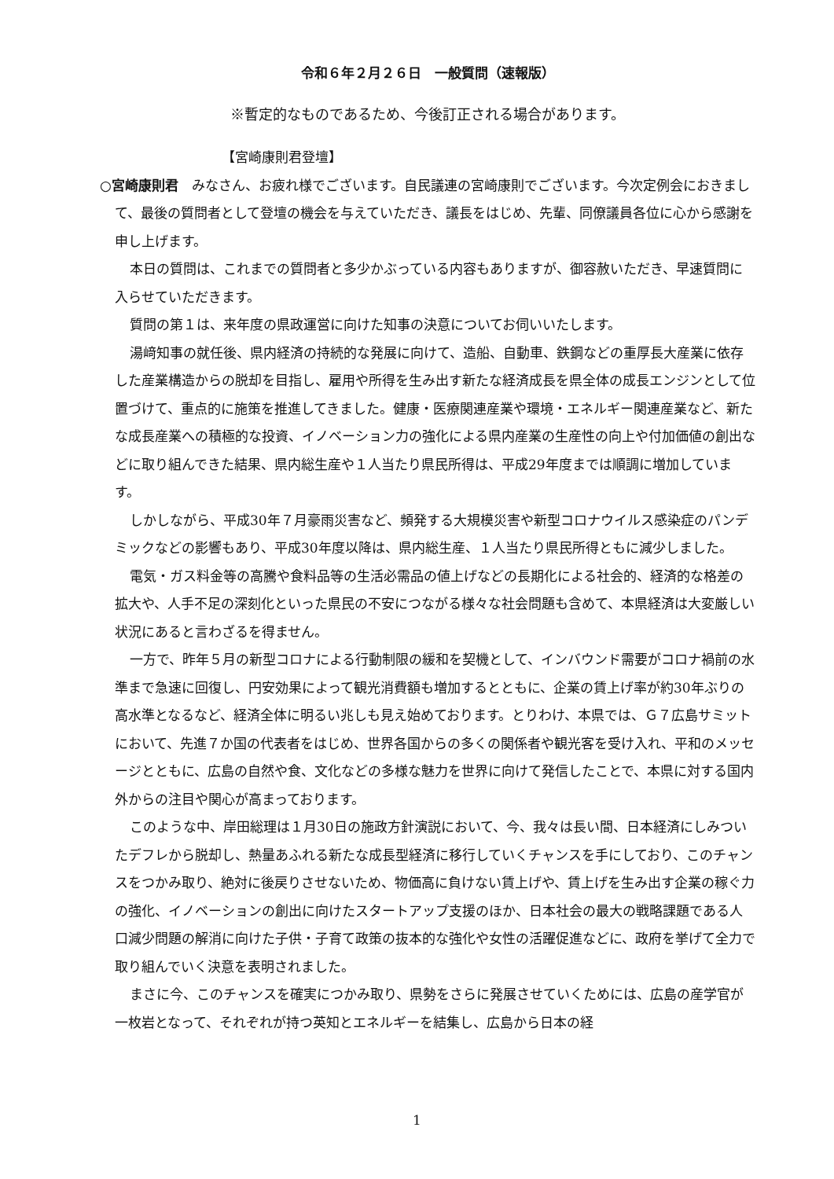令和６年２月２６日　一般質問（速報版）
※暫定的なものであるため、今後訂正される場合があります。
【宮崎康則君登壇】
○宮崎康則君　みなさん、お疲れ様でございます。自民議連の宮崎康則でございます。今次定例会におきまして、最後の質問者として登壇の機会を与えていただき、議長をはじめ、先輩、同僚議員各位に心から感謝を申し上げます。
本日の質問は、これまでの質問者と多少かぶっている内容もありますが、御容赦いただき、早速質問に入らせていただきます。
質問の第１は、来年度の県政運営に向けた知事の決意についてお伺いいたします。
湯﨑知事の就任後、県内経済の持続的な発展に向けて、造船、自動車、鉄鋼などの重厚長大産業に依存した産業構造からの脱却を目指し、雇用や所得を生み出す新たな経済成長を県全体の成長エンジンとして位置づけて、重点的に施策を推進してきました。健康・医療関連産業や環境・エネルギー関連産業など、新たな成長産業への積極的な投資、イノベーション力の強化による県内産業の生産性の向上や付加価値の創出などに取り組んできた結果、県内総生産や１人当たり県民所得は、平成29年度までは順調に増加しています。
しかしながら、平成30年７月豪雨災害など、頻発する大規模災害や新型コロナウイルス感染症のパンデミックなどの影響もあり、平成30年度以降は、県内総生産、１人当たり県民所得ともに減少しました。
電気・ガス料金等の高騰や食料品等の生活必需品の値上げなどの長期化による社会的、経済的な格差の拡大や、人手不足の深刻化といった県民の不安につながる様々な社会問題も含めて、本県経済は大変厳しい状況にあると言わざるを得ません。
一方で、昨年５月の新型コロナによる行動制限の緩和を契機として、インバウンド需要がコロナ禍前の水準まで急速に回復し、円安効果によって観光消費額も増加するとともに、企業の賃上げ率が約30年ぶりの高水準となるなど、経済全体に明るい兆しも見え始めております。とりわけ、本県では、Ｇ７広島サミットにおいて、先進７か国の代表者をはじめ、世界各国からの多くの関係者や観光客を受け入れ、平和のメッセージとともに、広島の自然や食、文化などの多様な魅力を世界に向けて発信したことで、本県に対する国内外からの注目や関心が高まっております。
このような中、岸田総理は１月30日の施政方針演説において、今、我々は長い間、日本経済にしみついたデフレから脱却し、熱量あふれる新たな成長型経済に移行していくチャンスを手にしており、このチャンスをつかみ取り、絶対に後戻りさせないため、物価高に負けない賃上げや、賃上げを生み出す企業の稼ぐ力の強化、イノベーションの創出に向けたスタートアップ支援のほか、日本社会の最大の戦略課題である人口減少問題の解消に向けた子供・子育て政策の抜本的な強化や女性の活躍促進などに、政府を挙げて全力で取り組んでいく決意を表明されました。
まさに今、このチャンスを確実につかみ取り、県勢をさらに発展させていくためには、広島の産学官が一枚岩となって、それぞれが持つ英知とエネルギーを結集し、広島から日本の経
1